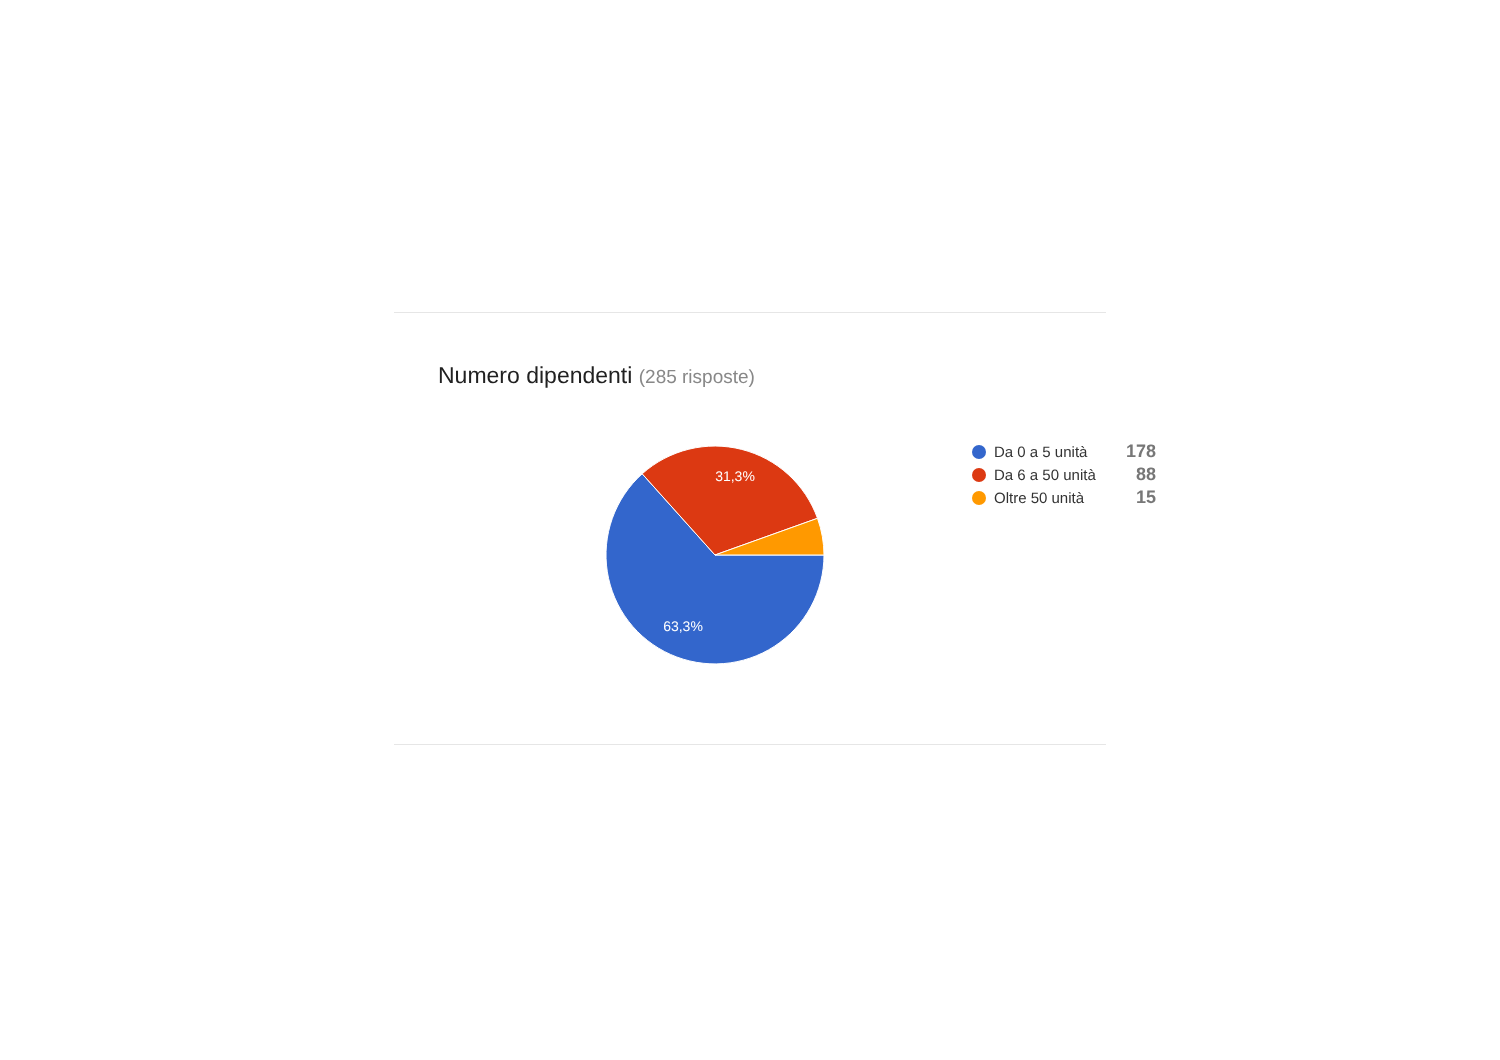Numero dipendenti (285 risposte)
31,3%
63,3%
Da 0 a 5 unità
178
Da 6 a 50 unità
88
Oltre 50 unità
15